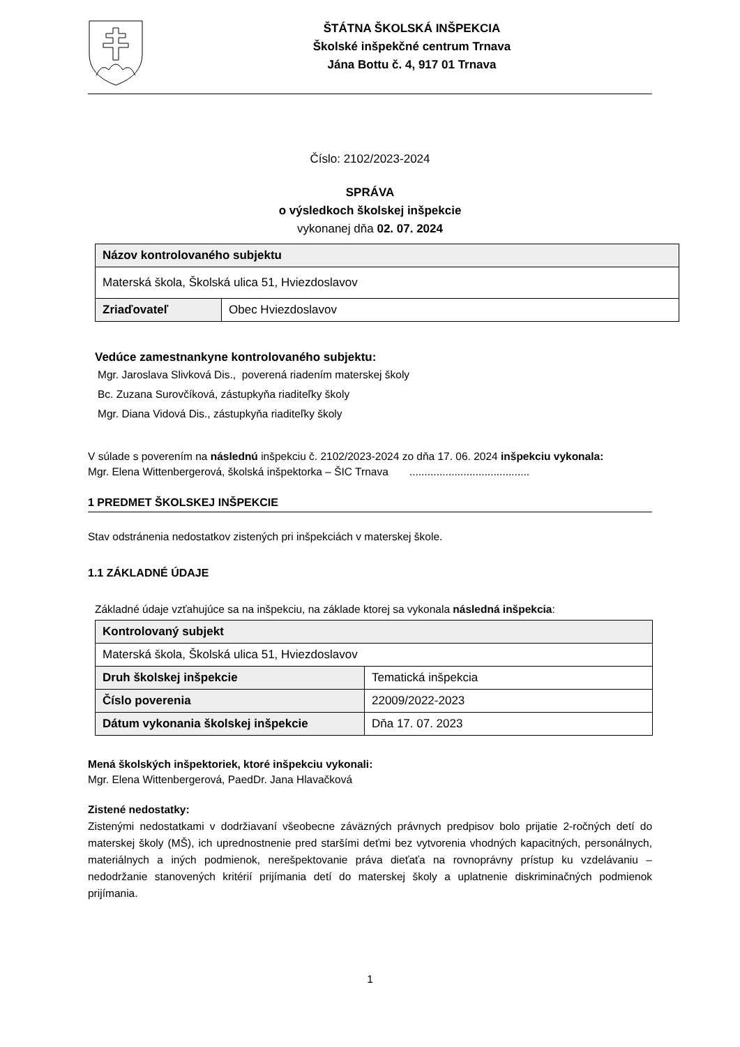ŠTÁTNA ŠKOLSKÁ INŠPEKCIA
Školské inšpekčné centrum Trnava
Jána Bottu č. 4, 917 01 Trnava
Číslo: 2102/2023-2024
SPRÁVA
o výsledkoch školskej inšpekcie
vykonanej dňa 02. 07. 2024
| Názov kontrolovaného subjektu | |
| Materská škola, Školská ulica 51, Hviezdoslavov | |
| Zriaďovateľ | Obec Hviezdoslavov |
Vedúce zamestnankyne kontrolovaného subjektu:
Mgr. Jaroslava Slivková Dis., poverená riadením materskej školy
Bc. Zuzana Surovčíková, zástupkyňa riaditeľky školy
Mgr. Diana Vidová Dis., zástupkyňa riaditeľky školy
V súlade s poverením na následnú inšpekciu č. 2102/2023-2024 zo dňa 17. 06. 2024 inšpekciu vykonala:
Mgr. Elena Wittenbergerová, školská inšpektorka – ŠIC Trnava ........................................
1 PREDMET ŠKOLSKEJ INŠPEKCIE
Stav odstránenia nedostatkov zistených pri inšpekciách v materskej škole.
1.1 ZÁKLADNÉ ÚDAJE
Základné údaje vzťahujúce sa na inšpekciu, na základe ktorej sa vykonala následná inšpekcia:
| Kontrolovaný subjekt | |
| Materská škola, Školská ulica 51, Hviezdoslavov | |
| Druh školskej inšpekcie | Tematická inšpekcia |
| Číslo poverenia | 22009/2022-2023 |
| Dátum vykonania školskej inšpekcie | Dňa 17. 07. 2023 |
Mená školských inšpektoriek, ktoré inšpekciu vykonali:
Mgr. Elena Wittenbergerová, PaedDr. Jana Hlavačková
Zistené nedostatky:
Zistenými nedostatkami v dodržiavaní všeobecne záväzných právnych predpisov bolo prijatie 2-ročných detí do materskej školy (MŠ), ich uprednostnenie pred staršími deťmi bez vytvorenia vhodných kapacitných, personálnych, materiálnych a iných podmienok, nerešpektovanie práva dieťaťa na rovnoprávny prístup ku vzdelávaniu – nedodržanie stanovených kritérií prijímania detí do materskej školy a uplatnenie diskriminačných podmienok prijímania.
1